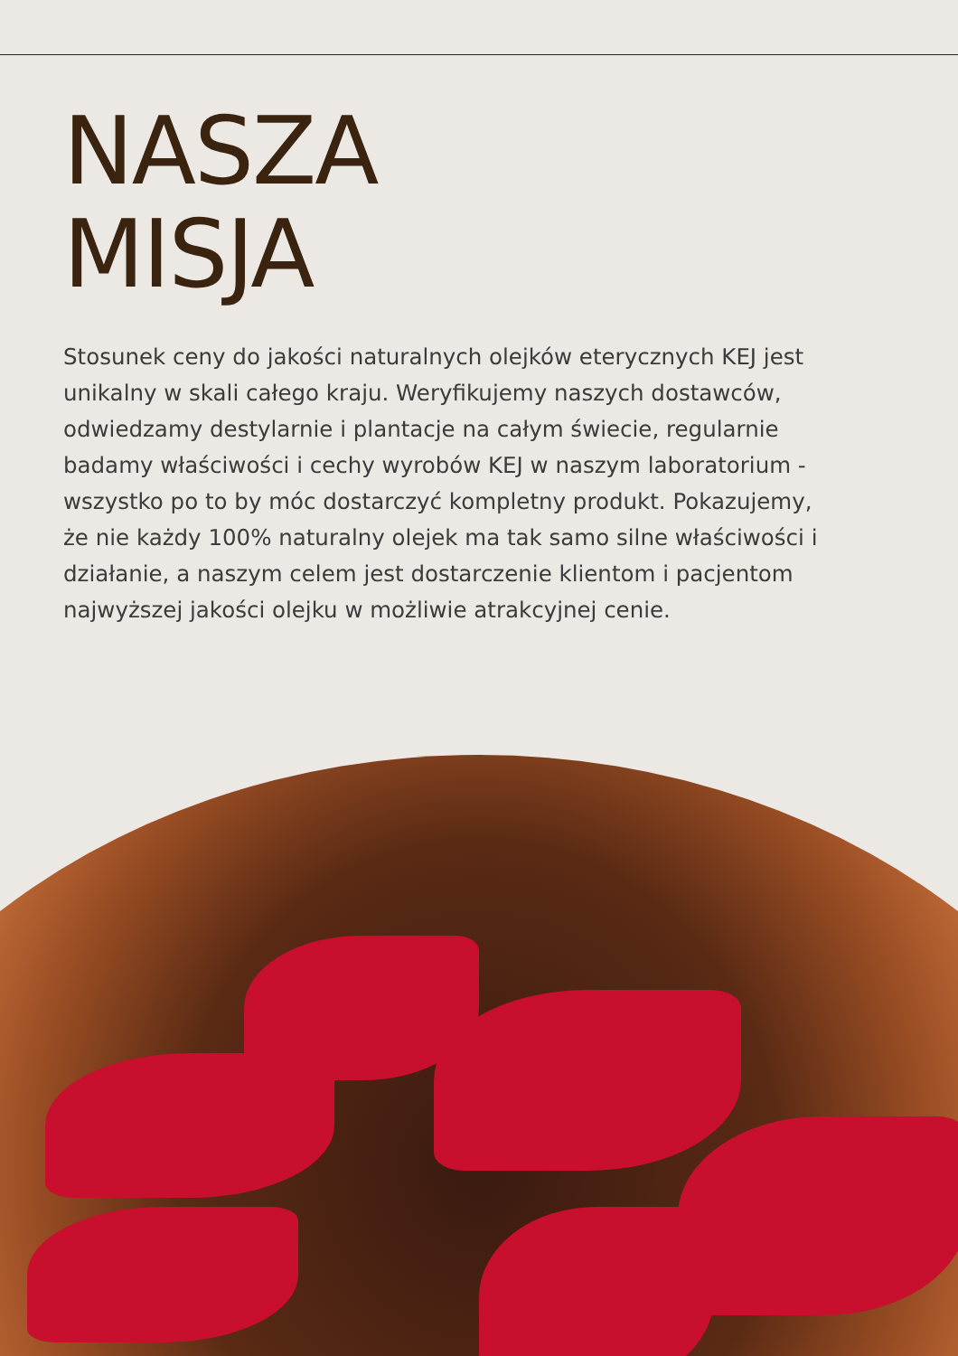NASZA
MISJA
Stosunek ceny do jakości naturalnych olejków eterycznych KEJ jest unikalny w skali całego kraju. Weryfikujemy naszych dostawców, odwiedzamy destylarnie i plantacje na całym świecie, regularnie badamy właściwości i cechy wyrobów KEJ w naszym laboratorium - wszystko po to by móc dostarczyć kompletny produkt. Pokazujemy, że nie każdy 100% naturalny olejek ma tak samo silne właściwości i działanie, a naszym celem jest dostarczenie klientom i pacjentom najwyższej jakości olejku w możliwie atrakcyjnej cenie.